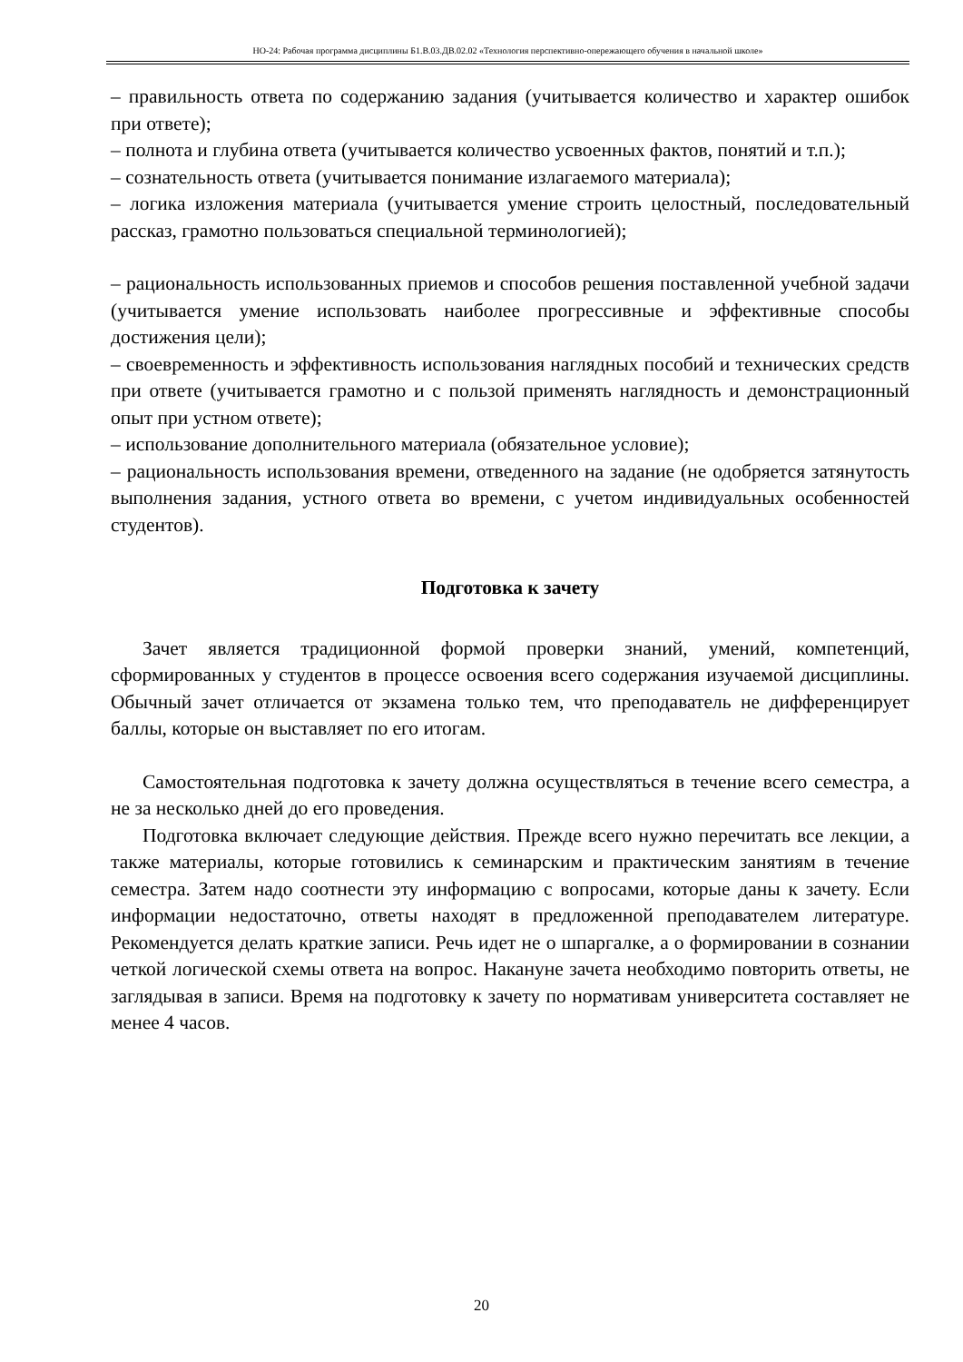НО-24: Рабочая программа дисциплины Б1.В.03.ДВ.02.02 «Технология перспективно-опережающего обучения в начальной школе»
– правильность ответа по содержанию задания (учитывается количество и характер ошибок при ответе);
– полнота и глубина ответа (учитывается количество усвоенных фактов, понятий и т.п.);
– сознательность ответа (учитывается понимание излагаемого материала);
– логика изложения материала (учитывается умение строить целостный, последовательный рассказ, грамотно пользоваться специальной терминологией);
– рациональность использованных приемов и способов решения поставленной учебной задачи (учитывается умение использовать наиболее прогрессивные и эффективные способы достижения цели);
– своевременность и эффективность использования наглядных пособий и технических средств при ответе (учитывается грамотно и с пользой применять наглядность и демонстрационный опыт при устном ответе);
– использование дополнительного материала (обязательное условие);
– рациональность использования времени, отведенного на задание (не одобряется затянутость выполнения задания, устного ответа во времени, с учетом индивидуальных особенностей студентов).
Подготовка к зачету
Зачет является традиционной формой проверки знаний, умений, компетенций, сформированных у студентов в процессе освоения всего содержания изучаемой дисциплины. Обычный зачет отличается от экзамена только тем, что преподаватель не дифференцирует баллы, которые он выставляет по его итогам.
Самостоятельная подготовка к зачету должна осуществляться в течение всего семестра, а не за несколько дней до его проведения.
Подготовка включает следующие действия. Прежде всего нужно перечитать все лекции, а также материалы, которые готовились к семинарским и практическим занятиям в течение семестра. Затем надо соотнести эту информацию с вопросами, которые даны к зачету. Если информации недостаточно, ответы находят в предложенной преподавателем литературе. Рекомендуется делать краткие записи. Речь идет не о шпаргалке, а о формировании в сознании четкой логической схемы ответа на вопрос. Накануне зачета необходимо повторить ответы, не заглядывая в записи. Время на подготовку к зачету по нормативам университета составляет не менее 4 часов.
20